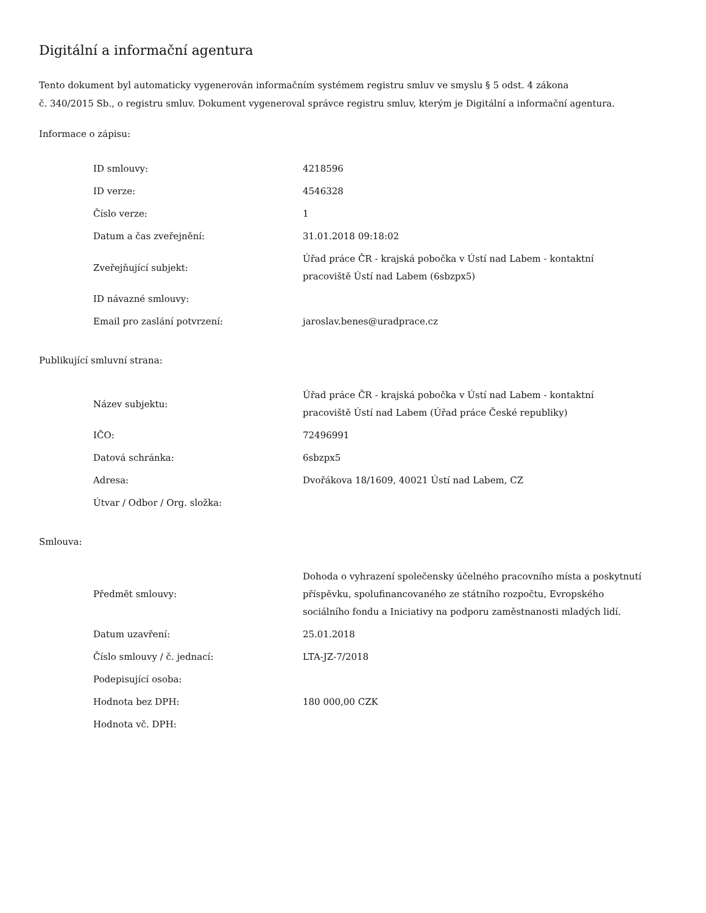Digitální a informační agentura
Tento dokument byl automaticky vygenerován informačním systémem registru smluv ve smyslu § 5 odst. 4 zákona
č. 340/2015 Sb., o registru smluv. Dokument vygeneroval správce registru smluv, kterým je Digitální a informační agentura.
Informace o zápisu:
| ID smlouvy: | 4218596 |
| ID verze: | 4546328 |
| Číslo verze: | 1 |
| Datum a čas zveřejnění: | 31.01.2018 09:18:02 |
| Zveřejňující subjekt: | Úřad práce ČR - krajská pobočka v Ústí nad Labem - kontaktní pracoviště Ústí nad Labem (6sbzpx5) |
| ID návazné smlouvy: | |
| Email pro zaslání potvrzení: | jaroslav.benes@uradprace.cz |
Publikující smluvní strana:
| Název subjektu: | Úřad práce ČR - krajská pobočka v Ústí nad Labem - kontaktní pracoviště Ústí nad Labem (Úřad práce České republiky) |
| IČO: | 72496991 |
| Datová schránka: | 6sbzpx5 |
| Adresa: | Dvořákova 18/1609, 40021 Ústí nad Labem, CZ |
| Útvar / Odbor / Org. složka: | |
Smlouva:
| Předmět smlouvy: | Dohoda o vyhrazení společensky účelného pracovního místa a poskytnutí příspěvku, spolufinancovaného ze státního rozpočtu, Evropského sociálního fondu a Iniciativy na podporu zaměstnanosti mladých lidí. |
| Datum uzavření: | 25.01.2018 |
| Číslo smlouvy / č. jednací: | LTA-JZ-7/2018 |
| Podepisující osoba: | |
| Hodnota bez DPH: | 180 000,00 CZK |
| Hodnota vč. DPH: | |